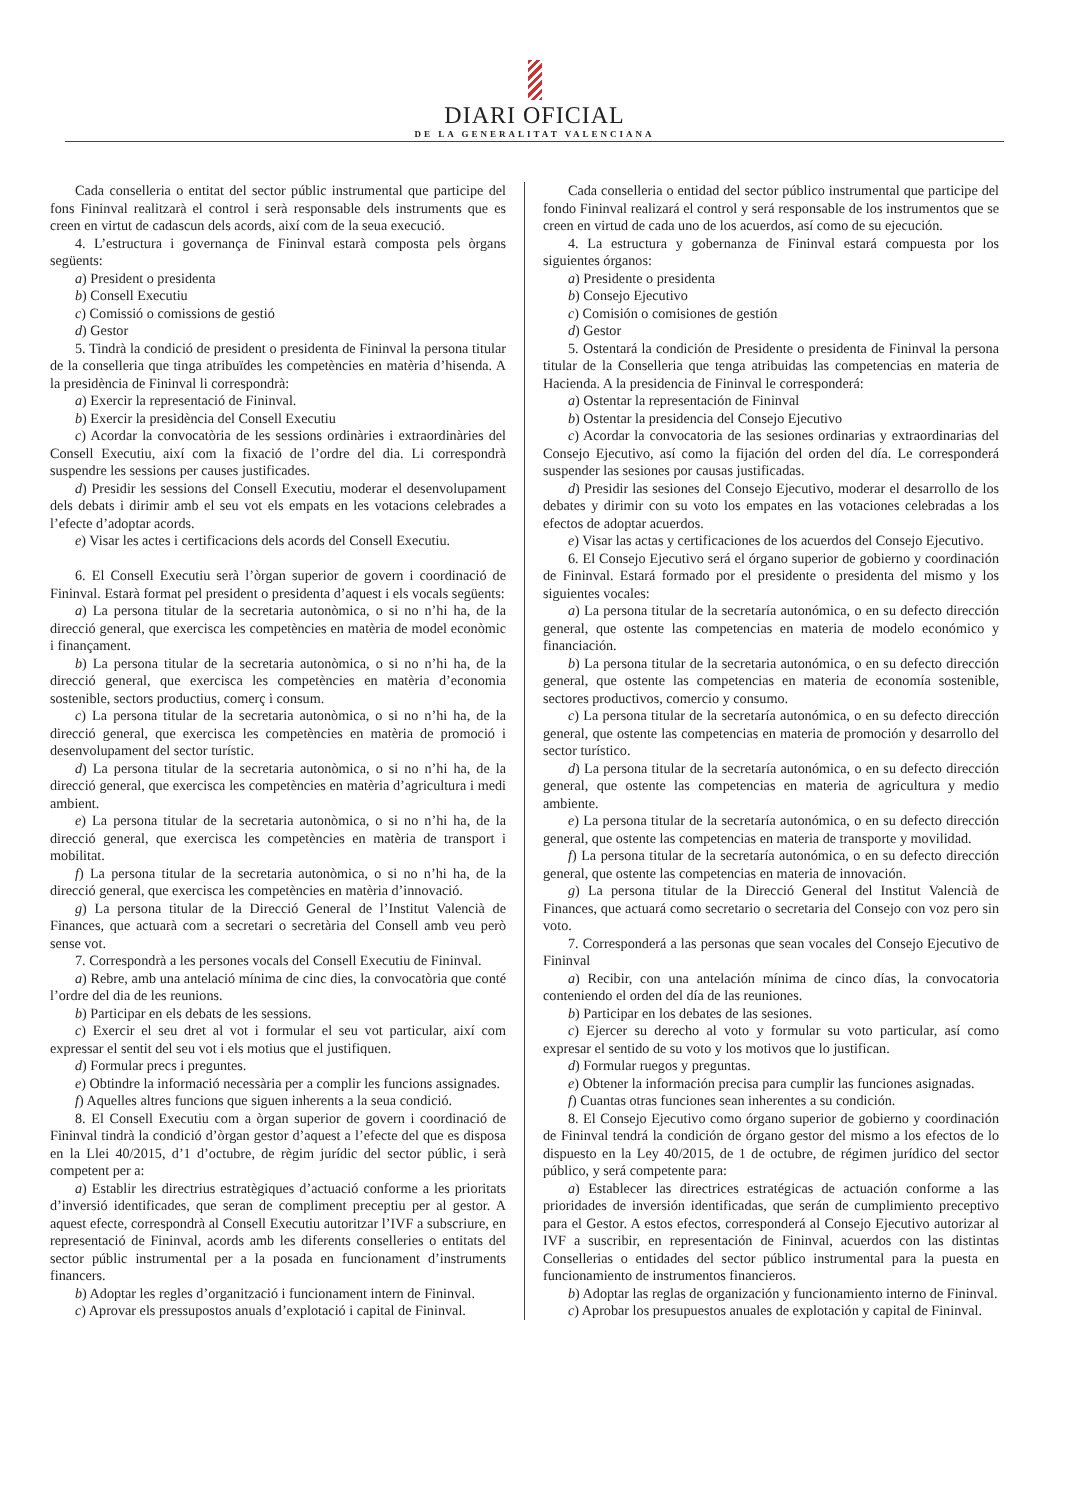DIARI OFICIAL
DE LA GENERALITAT VALENCIANA
Cada conselleria o entitat del sector públic instrumental que participe del fons Fininval realitzarà el control i serà responsable dels instruments que es creen en virtut de cadascun dels acords, així com de la seua execució.
4. L’estructura i governança de Fininval estarà composta pels òrgans següents:
a) President o presidenta
b) Consell Executiu
c) Comissió o comissions de gestió
d) Gestor
5. Tindrà la condició de president o presidenta de Fininval la persona titular de la conselleria que tinga atribuïdes les competències en matèria d’hisenda. A la presidència de Fininval li correspondrà:
a) Exercir la representació de Fininval.
b) Exercir la presidència del Consell Executiu
c) Acordar la convocatòria de les sessions ordinàries i extraordinàries del Consell Executiu, així com la fixació de l’ordre del dia. Li correspondrà suspendre les sessions per causes justificades.
d) Presidir les sessions del Consell Executiu, moderar el desenvolupament dels debats i dirimir amb el seu vot els empats en les votacions celebrades a l’efecte d’adoptar acords.
e) Visar les actes i certificacions dels acords del Consell Executiu.
6. El Consell Executiu serà l’òrgan superior de govern i coordinació de Fininval. Estarà format pel president o presidenta d’aquest i els vocals següents:
a) La persona titular de la secretaria autonòmica, o si no n’hi ha, de la direcció general, que exercisca les competències en matèria de model econòmic i finançament.
b) La persona titular de la secretaria autonòmica, o si no n’hi ha, de la direcció general, que exercisca les competències en matèria d’economia sostenible, sectors productius, comerç i consum.
c) La persona titular de la secretaria autonòmica, o si no n’hi ha, de la direcció general, que exercisca les competències en matèria de promoció i desenvolupament del sector turístic.
d) La persona titular de la secretaria autonòmica, o si no n’hi ha, de la direcció general, que exercisca les competències en matèria d’agricultura i medi ambient.
e) La persona titular de la secretaria autonòmica, o si no n’hi ha, de la direcció general, que exercisca les competències en matèria de transport i mobilitat.
f) La persona titular de la secretaria autonòmica, o si no n’hi ha, de la direcció general, que exercisca les competències en matèria d’innovació.
g) La persona titular de la Direcció General de l’Institut Valencià de Finances, que actuarà com a secretari o secretària del Consell amb veu però sense vot.
7. Correspondrà a les persones vocals del Consell Executiu de Fininval.
a) Rebre, amb una antelació mínima de cinc dies, la convocatòria que conté l’ordre del dia de les reunions.
b) Participar en els debats de les sessions.
c) Exercir el seu dret al vot i formular el seu vot particular, així com expressar el sentit del seu vot i els motius que el justifiquen.
d) Formular precs i preguntes.
e) Obtindre la informació necessària per a complir les funcions assignades.
f) Aquelles altres funcions que siguen inherents a la seua condició.
8. El Consell Executiu com a òrgan superior de govern i coordinació de Fininval tindrà la condició d’òrgan gestor d’aquest a l’efecte del que es disposa en la Llei 40/2015, d’1 d’octubre, de règim jurídic del sector públic, i serà competent per a:
a) Establir les directrius estratègiques d’actuació conforme a les prioritats d’inversió identificades, que seran de compliment preceptiu per al gestor. A aquest efecte, correspondrà al Consell Executiu autoritzar l’IVF a subscriure, en representació de Fininval, acords amb les diferents conselleries o entitats del sector públic instrumental per a la posada en funcionament d’instruments financers.
b) Adoptar les regles d’organització i funcionament intern de Fininval.
c) Aprovar els pressupostos anuals d’explotació i capital de Fininval.
Cada conselleria o entidad del sector público instrumental que participe del fondo Fininval realizará el control y será responsable de los instrumentos que se creen en virtud de cada uno de los acuerdos, así como de su ejecución.
4. La estructura y gobernanza de Fininval estará compuesta por los siguientes órganos:
a) Presidente o presidenta
b) Consejo Ejecutivo
c) Comisión o comisiones de gestión
d) Gestor
5. Ostentará la condición de Presidente o presidenta de Fininval la persona titular de la Conselleria que tenga atribuidas las competencias en materia de Hacienda. A la presidencia de Fininval le corresponderá:
a) Ostentar la representación de Fininval
b) Ostentar la presidencia del Consejo Ejecutivo
c) Acordar la convocatoria de las sesiones ordinarias y extraordinarias del Consejo Ejecutivo, así como la fijación del orden del día. Le corresponderá suspender las sesiones por causas justificadas.
d) Presidir las sesiones del Consejo Ejecutivo, moderar el desarrollo de los debates y dirimir con su voto los empates en las votaciones celebradas a los efectos de adoptar acuerdos.
e) Visar las actas y certificaciones de los acuerdos del Consejo Ejecutivo.
6. El Consejo Ejecutivo será el órgano superior de gobierno y coordinación de Fininval. Estará formado por el presidente o presidenta del mismo y los siguientes vocales:
a) La persona titular de la secretaría autonómica, o en su defecto dirección general, que ostente las competencias en materia de modelo económico y financiación.
b) La persona titular de la secretaria autonómica, o en su defecto dirección general, que ostente las competencias en materia de economía sostenible, sectores productivos, comercio y consumo.
c) La persona titular de la secretaría autonómica, o en su defecto dirección general, que ostente las competencias en materia de promoción y desarrollo del sector turístico.
d) La persona titular de la secretaría autonómica, o en su defecto dirección general, que ostente las competencias en materia de agricultura y medio ambiente.
e) La persona titular de la secretaría autonómica, o en su defecto dirección general, que ostente las competencias en materia de transporte y movilidad.
f) La persona titular de la secretaría autonómica, o en su defecto dirección general, que ostente las competencias en materia de innovación.
g) La persona titular de la Direcció General del Institut Valencià de Finances, que actuará como secretario o secretaria del Consejo con voz pero sin voto.
7. Corresponderá a las personas que sean vocales del Consejo Ejecutivo de Fininval
a) Recibir, con una antelación mínima de cinco días, la convocatoria conteniendo el orden del día de las reuniones.
b) Participar en los debates de las sesiones.
c) Ejercer su derecho al voto y formular su voto particular, así como expresar el sentido de su voto y los motivos que lo justifican.
d) Formular ruegos y preguntas.
e) Obtener la información precisa para cumplir las funciones asignadas.
f) Cuantas otras funciones sean inherentes a su condición.
8. El Consejo Ejecutivo como órgano superior de gobierno y coordinación de Fininval tendrá la condición de órgano gestor del mismo a los efectos de lo dispuesto en la Ley 40/2015, de 1 de octubre, de régimen jurídico del sector público, y será competente para:
a) Establecer las directrices estratégicas de actuación conforme a las prioridades de inversión identificadas, que serán de cumplimiento preceptivo para el Gestor. A estos efectos, corresponderá al Consejo Ejecutivo autorizar al IVF a suscribir, en representación de Fininval, acuerdos con las distintas Consellerias o entidades del sector público instrumental para la puesta en funcionamiento de instrumentos financieros.
b) Adoptar las reglas de organización y funcionamiento interno de Fininval.
c) Aprobar los presupuestos anuales de explotación y capital de Fininval.